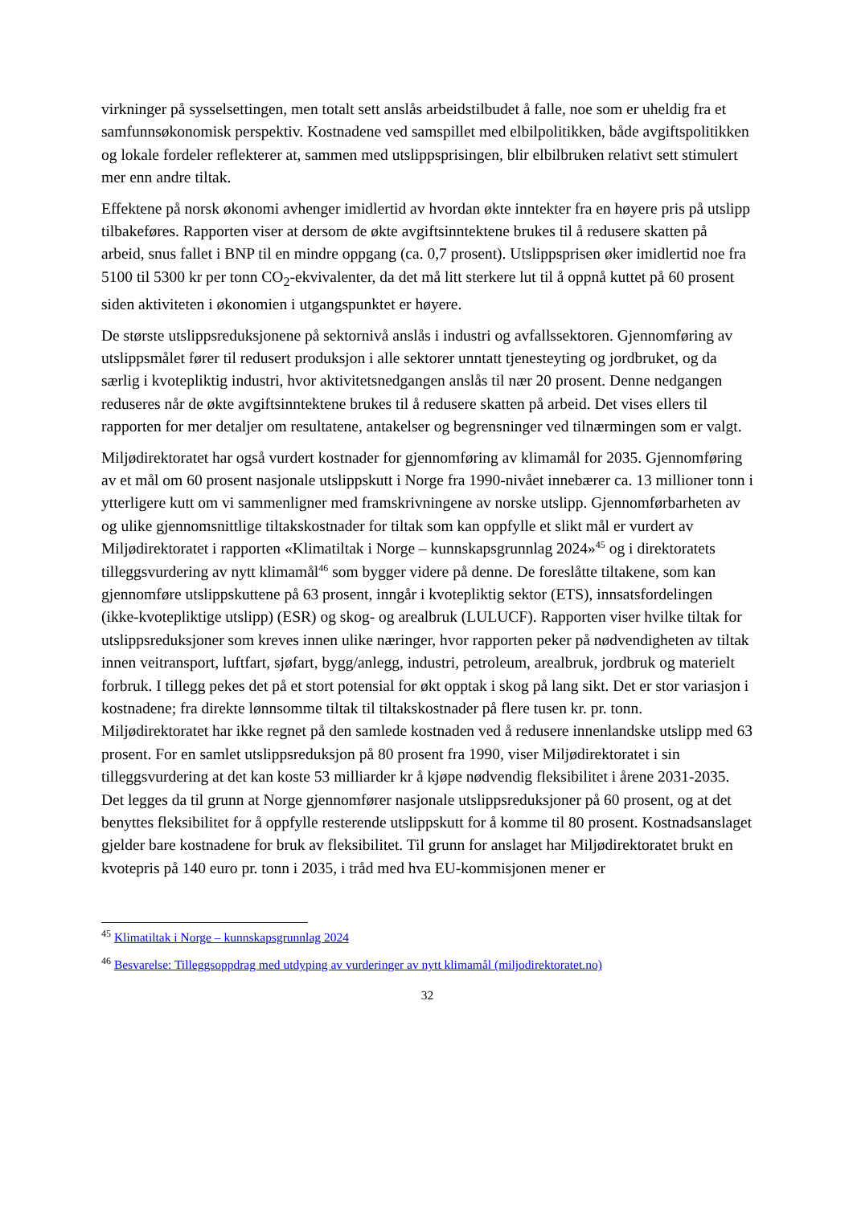virkninger på sysselsettingen, men totalt sett anslås arbeidstilbudet å falle, noe som er uheldig fra et samfunnsøkonomisk perspektiv. Kostnadene ved samspillet med elbilpolitikken, både avgiftspolitikken og lokale fordeler reflekterer at, sammen med utslippsprisingen, blir elbilbruken relativt sett stimulert mer enn andre tiltak.
Effektene på norsk økonomi avhenger imidlertid av hvordan økte inntekter fra en høyere pris på utslipp tilbakeføres. Rapporten viser at dersom de økte avgiftsinntektene brukes til å redusere skatten på arbeid, snus fallet i BNP til en mindre oppgang (ca. 0,7 prosent). Utslippsprisen øker imidlertid noe fra 5100 til 5300 kr per tonn CO<sub>2</sub>-ekvivalenter, da det må litt sterkere lut til å oppnå kuttet på 60 prosent siden aktiviteten i økonomien i utgangspunktet er høyere.
De største utslippsreduksjonene på sektornivå anslås i industri og avfallssektoren. Gjennomføring av utslippsmålet fører til redusert produksjon i alle sektorer unntatt tjenesteyting og jordbruket, og da særlig i kvotepliktig industri, hvor aktivitetsnedgangen anslås til nær 20 prosent. Denne nedgangen reduseres når de økte avgiftsinntektene brukes til å redusere skatten på arbeid. Det vises ellers til rapporten for mer detaljer om resultatene, antakelser og begrensninger ved tilnærmingen som er valgt.
Miljødirektoratet har også vurdert kostnader for gjennomføring av klimamål for 2035. Gjennomføring av et mål om 60 prosent nasjonale utslippskutt i Norge fra 1990-nivået innebærer ca. 13 millioner tonn i ytterligere kutt om vi sammenligner med framskrivningene av norske utslipp. Gjennomførbarheten av og ulike gjennomsnittlige tiltakskostnader for tiltak som kan oppfylle et slikt mål er vurdert av Miljødirektoratet i rapporten «Klimatiltak i Norge – kunnskapsgrunnlag 2024»<sup>45</sup> og i direktoratets tilleggsvurdering av nytt klimamål<sup>46</sup> som bygger videre på denne. De foreslåtte tiltakene, som kan gjennomføre utslippskuttene på 63 prosent, inngår i kvotepliktig sektor (ETS), innsatsfordelingen (ikke-kvotepliktige utslipp) (ESR) og skog- og arealbruk (LULUCF). Rapporten viser hvilke tiltak for utslippsreduksjoner som kreves innen ulike næringer, hvor rapporten peker på nødvendigheten av tiltak innen veitransport, luftfart, sjøfart, bygg/anlegg, industri, petroleum, arealbruk, jordbruk og materielt forbruk. I tillegg pekes det på et stort potensial for økt opptak i skog på lang sikt. Det er stor variasjon i kostnadene; fra direkte lønnsomme tiltak til tiltakskostnader på flere tusen kr. pr. tonn. Miljødirektoratet har ikke regnet på den samlede kostnaden ved å redusere innenlandske utslipp med 63 prosent. For en samlet utslippsreduksjon på 80 prosent fra 1990, viser Miljødirektoratet i sin tilleggsvurdering at det kan koste 53 milliarder kr å kjøpe nødvendig fleksibilitet i årene 2031-2035. Det legges da til grunn at Norge gjennomfører nasjonale utslippsreduksjoner på 60 prosent, og at det benyttes fleksibilitet for å oppfylle resterende utslippskutt for å komme til 80 prosent. Kostnadsanslaget gjelder bare kostnadene for bruk av fleksibilitet. Til grunn for anslaget har Miljødirektoratet brukt en kvotepris på 140 euro pr. tonn i 2035, i tråd med hva EU-kommisjonen mener er
<sup>45</sup> Klimatiltak i Norge – kunnskapsgrunnlag 2024
<sup>46</sup> Besvarelse: Tilleggsoppdrag med utdyping av vurderinger av nytt klimamål (miljodirektoratet.no)
32